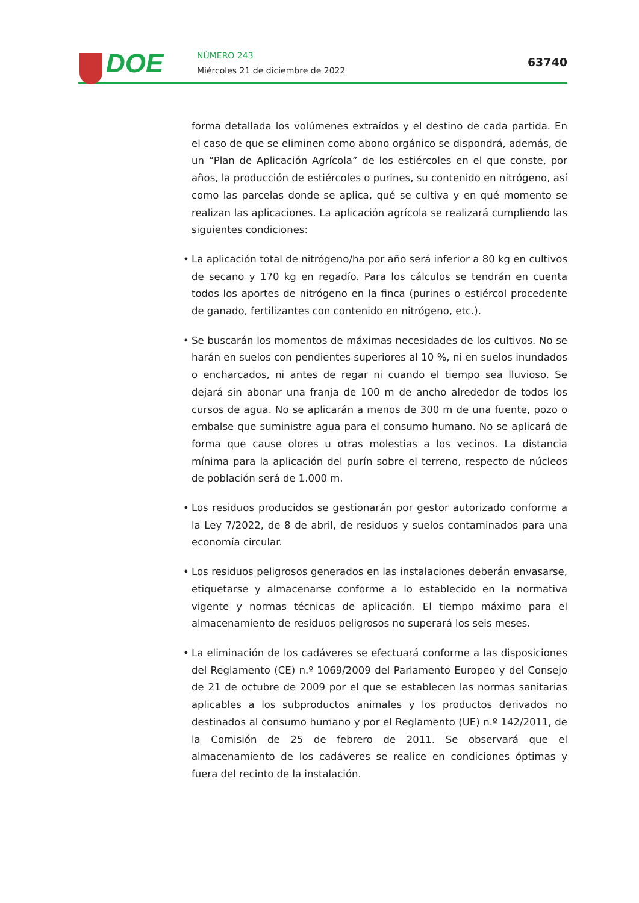DOE
NÚMERO 243
Miércoles 21 de diciembre de 2022
63740
forma detallada los volúmenes extraídos y el destino de cada partida. En el caso de que se eliminen como abono orgánico se dispondrá, además, de un “Plan de Aplicación Agrícola” de los estiércoles en el que conste, por años, la producción de estiércoles o purines, su contenido en nitrógeno, así como las parcelas donde se aplica, qué se cultiva y en qué momento se realizan las aplicaciones. La aplicación agrícola se realizará cumpliendo las siguientes condiciones:
• La aplicación total de nitrógeno/ha por año será inferior a 80 kg en cultivos de secano y 170 kg en regadío. Para los cálculos se tendrán en cuenta todos los aportes de nitrógeno en la finca (purines o estiércol procedente de ganado, fertilizantes con contenido en nitrógeno, etc.).
• Se buscarán los momentos de máximas necesidades de los cultivos. No se harán en suelos con pendientes superiores al 10 %, ni en suelos inundados o encharcados, ni antes de regar ni cuando el tiempo sea lluvioso. Se dejará sin abonar una franja de 100 m de ancho alrededor de todos los cursos de agua. No se aplicarán a menos de 300 m de una fuente, pozo o embalse que suministre agua para el consumo humano. No se aplicará de forma que cause olores u otras molestias a los vecinos. La distancia mínima para la aplicación del purín sobre el terreno, respecto de núcleos de población será de 1.000 m.
• Los residuos producidos se gestionarán por gestor autorizado conforme a la Ley 7/2022, de 8 de abril, de residuos y suelos contaminados para una economía circular.
• Los residuos peligrosos generados en las instalaciones deberán envasarse, etiquetarse y almacenarse conforme a lo establecido en la normativa vigente y normas técnicas de aplicación. El tiempo máximo para el almacenamiento de residuos peligrosos no superará los seis meses.
• La eliminación de los cadáveres se efectuará conforme a las disposiciones del Reglamento (CE) n.º 1069/2009 del Parlamento Europeo y del Consejo de 21 de octubre de 2009 por el que se establecen las normas sanitarias aplicables a los subproductos animales y los productos derivados no destinados al consumo humano y por el Reglamento (UE) n.º 142/2011, de la Comisión de 25 de febrero de 2011. Se observará que el almacenamiento de los cadáveres se realice en condiciones óptimas y fuera del recinto de la instalación.